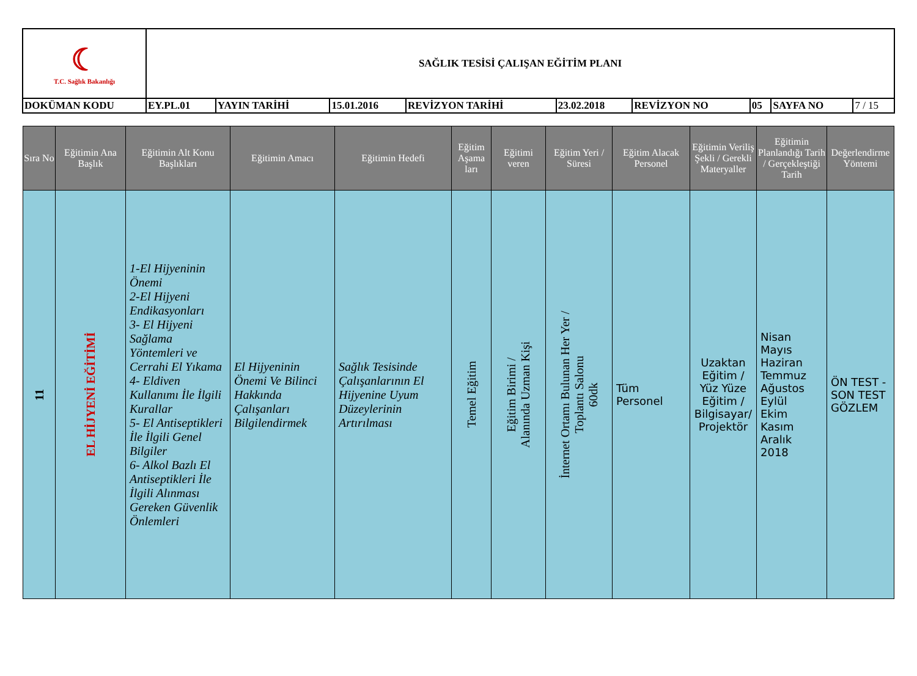| ☾ T.C. Sağlık Bakanlığı | SAĞLIK TESİSİ ÇALIŞAN EĞİTİM PLANI | | | | | | | | |
| DOKÜMAN KODU | EY.PL.01 | YAYIN TARİHİ | 15.01.2016 | REVİZYON TARİHİ | 23.02.2018 | REVİZYON NO | 05 | SAYFA NO | 7 / 15 |
| Sıra No | Eğitimin Ana Başlık | Eğitimin Alt Konu Başlıkları | Eğitimin Amacı | Eğitimin Hedefi | Eğitim Aşama ları | Eğitimi veren | Eğitim Yeri / Süresi | Eğitim Alacak Personel | Eğitimin Veriliş Şekli / Gerekli Materyaller | Eğitimin Planlandığı Tarih / Gerçekleştiği Tarih | Değerlendirme Yöntemi |
| --- | --- | --- | --- | --- | --- | --- | --- | --- | --- | --- | --- |
| 11 | EL HİJYENİ EĞİTİMİ | 1-El Hijyeninin Önemi 2-El Hijyeni Endikasyonları 3- El Hijyeni Sağlama Yöntemleri ve Cerrahi El Yıkama 4- Eldiven Kullanımı İle İlgili Kurallar 5- El Antiseptikleri İle İlgili Genel Bilgiler 6- Alkol Bazlı El Antiseptikleri İle İlgili Alınması Gereken Güvenlik Önlemleri | El Hijyeninin Önemi Ve Bilinci Hakkında Çalışanları Bilgilendirmek | Sağlık Tesisinde Çalışanlarının El Hijyenine Uyum Düzeylerinin Artırılması | Temel Eğitim | Eğitim Birimi / Alanında Uzman Kişi | İnternet Ortamı Bulunan Her Yer / Toplantı Salonu 60dk | Tüm Personel | Uzaktan Eğitim / Yüz Yüze Eğitim / Bilgisayar/ Projektör | Nisan Mayıs Haziran Temmuz Ağustos Eylül Ekim Kasım Aralık 2018 | ÖN TEST - SON TEST GÖZLEM |